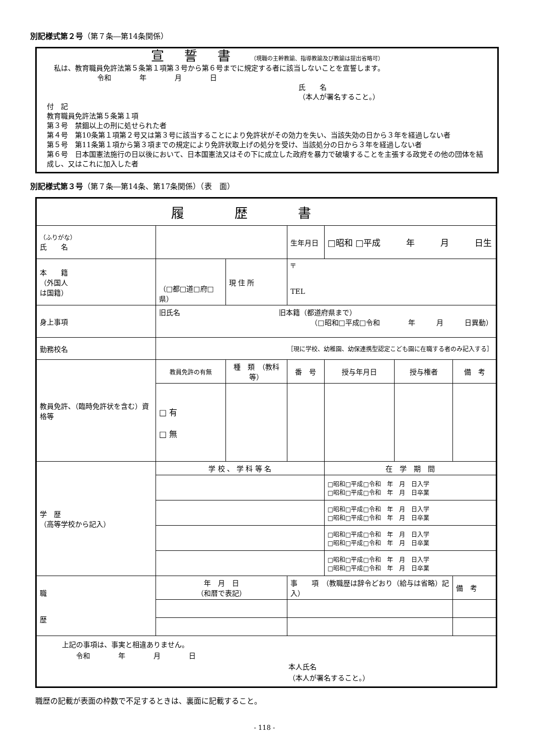別記様式第２号（第７条―第14条関係）
宣誓書（現職の主幹教諭、指導教諭及び教諭は提出省略可）
　私は、教育職員免許法第５条第１項第３号から第６号までに規定する者に該当しないことを宣誓します。
令和　　　　年　　　　月　　　　日
氏　　名
（本人が署名すること。）
付　記
教育職員免許法第５条第１項
第３号　禁錮以上の刑に処せられた者
第４号　第10条第１項第２号又は第３号に該当することにより免許状がその効力を失い、当該失効の日から３年を経過しない者
第５号　第11条第１項から第３項までの規定により免許状取上げの処分を受け、当該処分の日から３年を経過しない者
第６号　日本国憲法施行の日以後において、日本国憲法又はその下に成立した政府を暴力で破壊することを主張する政党その他の団体を結成し、又はこれに加入した者
別記様式第３号（第７条―第14条、第17条関係）（表　面）
| 履歴書 | | | | | | | |
| （ふりがな） 氏 名 | | | | 生年月日 | □昭和 □平成 年 月 日生 | | |
| 本 籍 （外国人 は国籍） | （□都□道□府□県） | 現 住 所 | 〒 TEL | | | | |
| 身上事項 | 旧氏名 旧本籍（都道府県まで） （□昭和□平成□令和 年 月 日異動） | | | | | | |
| 勤務校名 | ［現に学校、幼稚園、幼保連携型認定こども園に在職する者のみ記入する］ | | | | | | |
| 教員免許、（臨時免許状を含む）資格等 | 教員免許の有無 | 種 類 （教科等） | | 番 号 | 授与年月日 | 授与権者 | 備 考 |
| | □ 有 □ 無 | | | | | | |
| 学 歴 （高等学校から記入） | 学 校 、 学 科 等 名 | | | | 在 学 期 間 | | |
| | | | | | □昭和□平成□令和 年 月 日入学 □昭和□平成□令和 年 月 日卒業 | | |
| | | | | | □昭和□平成□令和 年 月 日入学 □昭和□平成□令和 年 月 日卒業 | | |
| | | | | | □昭和□平成□令和 年 月 日入学 □昭和□平成□令和 年 月 日卒業 | | |
| | | | | | □昭和□平成□令和 年 月 日入学 □昭和□平成□令和 年 月 日卒業 | | |
| 職 歴 | 年 月 日 （和暦で表記） | | 事 項 （教職歴は辞令どおり（給与は省略）記入） | | | | 備 考 |
| 上記の事項は、事実と相違ありません。 令和 年 月 日 本人氏名 （本人が署名すること。） | | | | | | | |
職歴の記載が表面の枠数で不足するときは、裏面に記載すること。
- 118 -